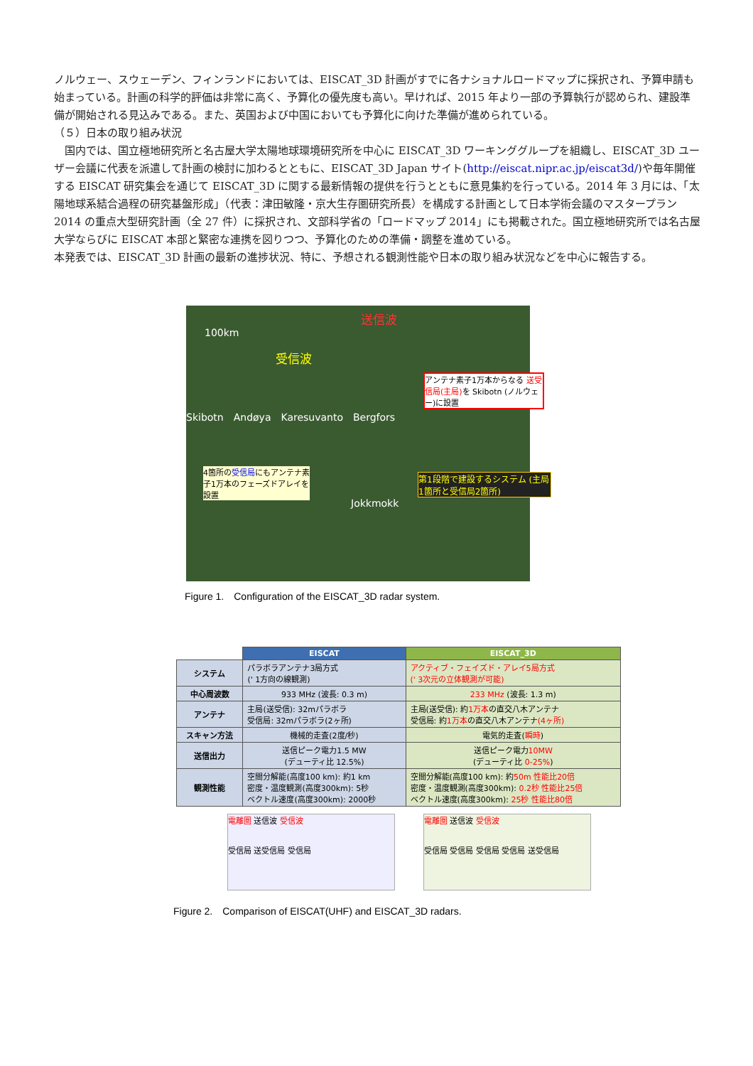ノルウェー、スウェーデン、フィンランドにおいては、EISCAT_3D 計画がすでに各ナショナルロードマップに採択され、予算申請も始まっている。計画の科学的評価は非常に高く、予算化の優先度も高い。早ければ、2015 年より一部の予算執行が認められ、建設準備が開始される見込みである。また、英国および中国においても予算化に向けた準備が進められている。
（５）日本の取り組み状況
　国内では、国立極地研究所と名古屋大学太陽地球環境研究所を中心に EISCAT_3D ワーキンググループを組織し、EISCAT_3D ユーザー会議に代表を派遣して計画の検討に加わるとともに、EISCAT_3D Japan サイト(http://eiscat.nipr.ac.jp/eiscat3d/)や毎年開催する EISCAT 研究集会を通じて EISCAT_3D に関する最新情報の提供を行うとともに意見集約を行っている。2014 年 3 月には、「太陽地球系結合過程の研究基盤形成」（代表：津田敏隆・京大生存圏研究所長）を構成する計画として日本学術会議のマスタープラン 2014 の重点大型研究計画（全 27 件）に採択され、文部科学省の「ロードマップ 2014」にも掲載された。国立極地研究所では名古屋大学ならびに EISCAT 本部と緊密な連携を図りつつ、予算化のための準備・調整を進めている。
本発表では、EISCAT_3D 計画の最新の進捗状況、特に、予想される観測性能や日本の取り組み状況などを中心に報告する。
100km
送信波
受信波
アンテナ素子1万本からなる 送受信局(主局) を Skibotn (ノルウェー)に設置
Skibotn　Andøya　Karesuvanto　Bergfors
4箇所の受信局にもアンテナ素子1万本のフェーズドアレイを設置
第1段階で建設するシステム (主局1箇所と受信局2箇所)
Jokkmokk
Figure 1.　Configuration of the EISCAT_3D radar system.
| | EISCAT | EISCAT_3D |
| --- | --- | --- |
| システム | パラボラアンテナ3局方式 (' 1方向の線観測) | アクティブ・フェイズド・アレイ5局方式 (' 3次元の立体観測が可能) |
| 中心周波数 | 933 MHz (波長: 0.3 m) | 233 MHz (波長: 1.3 m) |
| アンテナ | 主局(送受信): 32mパラボラ 受信局: 32mパラボラ(2ヶ所) | 主局(送受信): 約 1万本 の直交八木アンテナ 受信局: 約 1万本 の直交八木アンテナ (4ヶ所) |
| スキャン方法 | 機械的走査(2度/秒) | 電気的走査( 瞬時 ) |
| 送信出力 | 送信ピーク電力1.5 MW (デューティ比 12.5%) | 送信ピーク電力 10MW (デューティ比 0-25% ) |
| 観測性能 | 空間分解能(高度100 km): 約1 km 密度・温度観測(高度300km): 5秒 ベクトル速度(高度300km): 2000秒 | 空間分解能(高度100 km): 約 50m 性能比20倍 密度・温度観測(高度300km): 0.2秒 性能比25倍 ベクトル速度(高度300km): 25秒 性能比80倍 |
電離圏 送信波 受信波
受信局 送受信局 受信局
電離圏 送信波 受信波
受信局 受信局 受信局 受信局 送受信局
Figure 2.　Comparison of EISCAT(UHF) and EISCAT_3D radars.